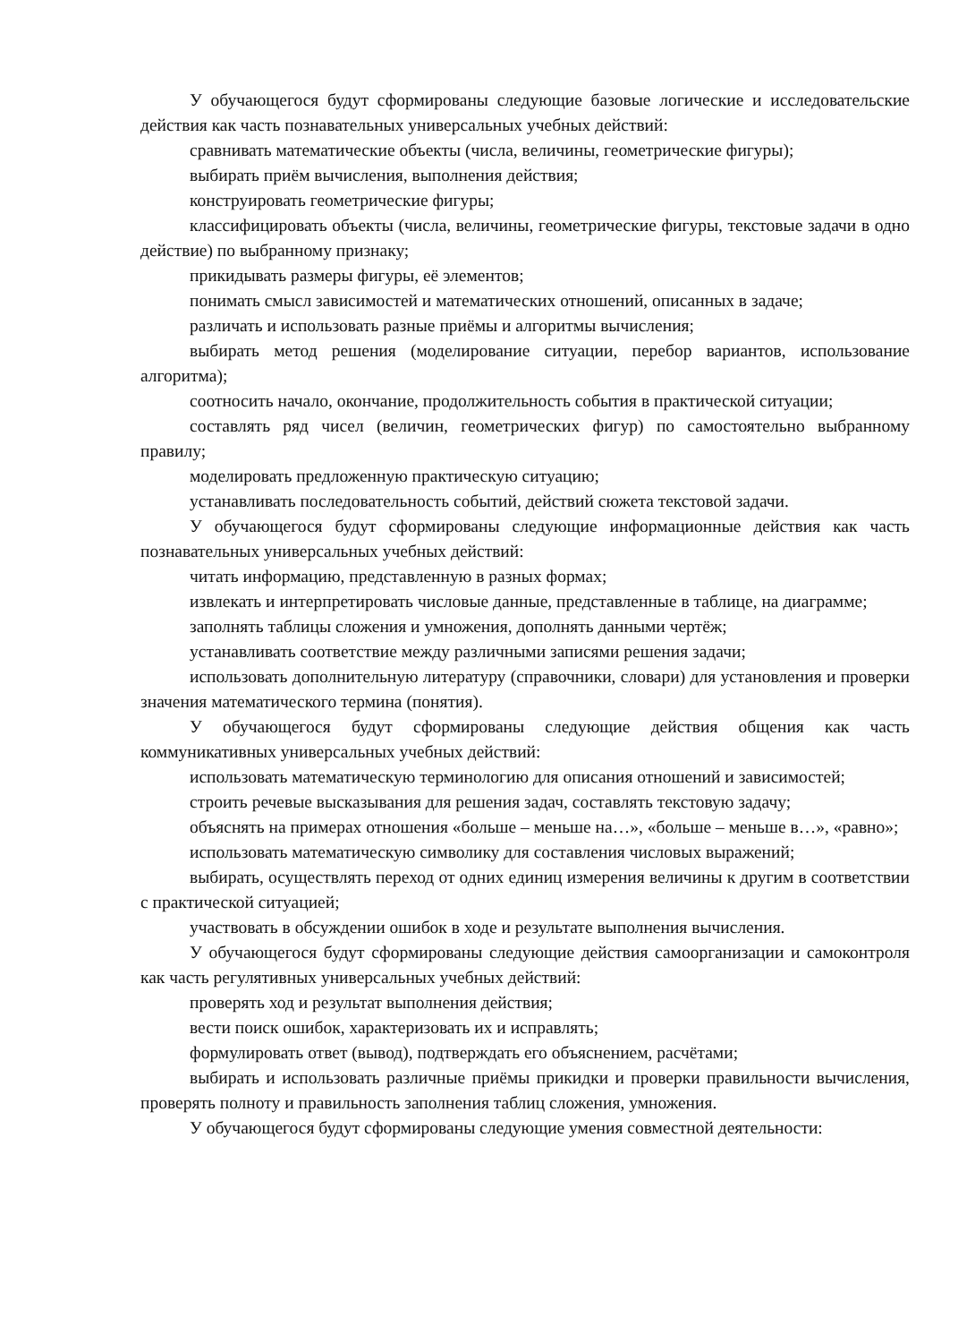У обучающегося будут сформированы следующие базовые логические и исследовательские действия как часть познавательных универсальных учебных действий:
сравнивать математические объекты (числа, величины, геометрические фигуры);
выбирать приём вычисления, выполнения действия;
конструировать геометрические фигуры;
классифицировать объекты (числа, величины, геометрические фигуры, текстовые задачи в одно действие) по выбранному признаку;
прикидывать размеры фигуры, её элементов;
понимать смысл зависимостей и математических отношений, описанных в задаче;
различать и использовать разные приёмы и алгоритмы вычисления;
выбирать метод решения (моделирование ситуации, перебор вариантов, использование алгоритма);
соотносить начало, окончание, продолжительность события в практической ситуации;
составлять ряд чисел (величин, геометрических фигур) по самостоятельно выбранному правилу;
моделировать предложенную практическую ситуацию;
устанавливать последовательность событий, действий сюжета текстовой задачи.
У обучающегося будут сформированы следующие информационные действия как часть познавательных универсальных учебных действий:
читать информацию, представленную в разных формах;
извлекать и интерпретировать числовые данные, представленные в таблице, на диаграмме;
заполнять таблицы сложения и умножения, дополнять данными чертёж;
устанавливать соответствие между различными записями решения задачи;
использовать дополнительную литературу (справочники, словари) для установления и проверки значения математического термина (понятия).
У обучающегося будут сформированы следующие действия общения как часть коммуникативных универсальных учебных действий:
использовать математическую терминологию для описания отношений и зависимостей;
строить речевые высказывания для решения задач, составлять текстовую задачу;
объяснять на примерах отношения «больше – меньше на…», «больше – меньше в…», «равно»;
использовать математическую символику для составления числовых выражений;
выбирать, осуществлять переход от одних единиц измерения величины к другим в соответствии с практической ситуацией;
участвовать в обсуждении ошибок в ходе и результате выполнения вычисления.
У обучающегося будут сформированы следующие действия самоорганизации и самоконтроля как часть регулятивных универсальных учебных действий:
проверять ход и результат выполнения действия;
вести поиск ошибок, характеризовать их и исправлять;
формулировать ответ (вывод), подтверждать его объяснением, расчётами;
выбирать и использовать различные приёмы прикидки и проверки правильности вычисления, проверять полноту и правильность заполнения таблиц сложения, умножения.
У обучающегося будут сформированы следующие умения совместной деятельности: